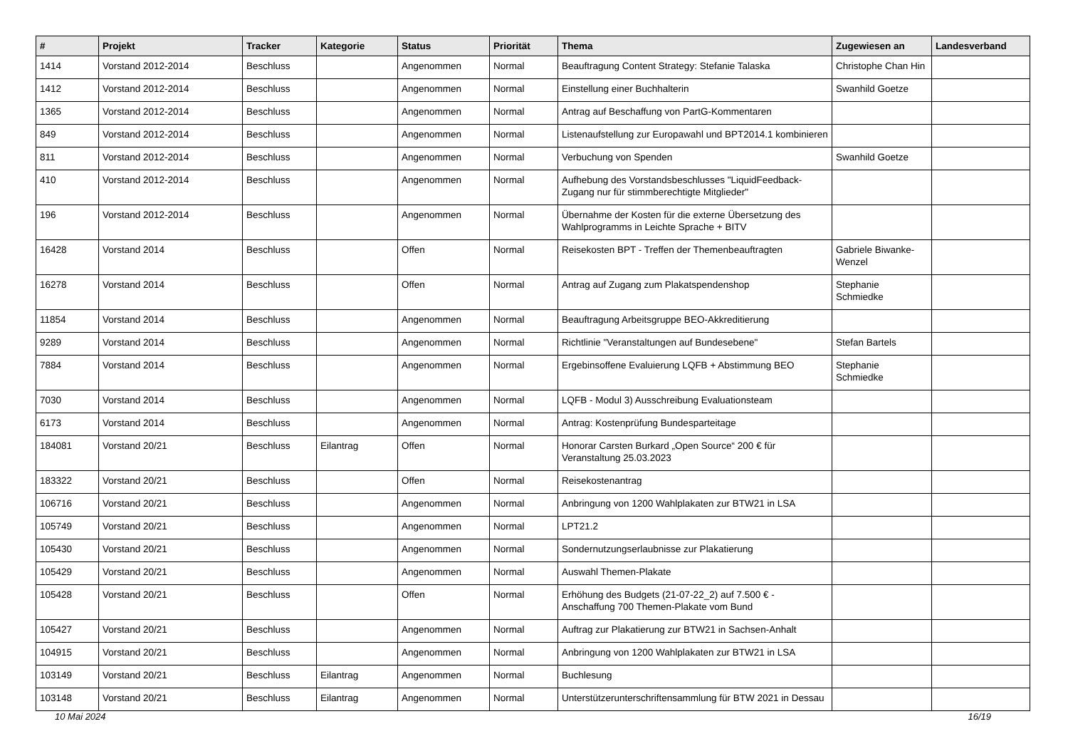| # | Projekt | Tracker | Kategorie | Status | Priorität | Thema | Zugewiesen an | Landesverband |
| --- | --- | --- | --- | --- | --- | --- | --- | --- |
| 1414 | Vorstand 2012-2014 | Beschluss | | Angenommen | Normal | Beauftragung Content Strategy: Stefanie Talaska | Christophe Chan Hin | |
| 1412 | Vorstand 2012-2014 | Beschluss | | Angenommen | Normal | Einstellung einer Buchhalterin | Swanhild Goetze | |
| 1365 | Vorstand 2012-2014 | Beschluss | | Angenommen | Normal | Antrag auf Beschaffung von PartG-Kommentaren | | |
| 849 | Vorstand 2012-2014 | Beschluss | | Angenommen | Normal | Listenaufstellung zur Europawahl und BPT2014.1 kombinieren | | |
| 811 | Vorstand 2012-2014 | Beschluss | | Angenommen | Normal | Verbuchung von Spenden | Swanhild Goetze | |
| 410 | Vorstand 2012-2014 | Beschluss | | Angenommen | Normal | Aufhebung des Vorstandsbeschlusses "LiquidFeedback-Zugang nur für stimmberechtigte Mitglieder" | | |
| 196 | Vorstand 2012-2014 | Beschluss | | Angenommen | Normal | Übernahme der Kosten für die externe Übersetzung des Wahlprogramms in Leichte Sprache + BITV | | |
| 16428 | Vorstand 2014 | Beschluss | | Offen | Normal | Reisekosten BPT - Treffen der Themenbeauftragten | Gabriele Biwanke-Wenzel | |
| 16278 | Vorstand 2014 | Beschluss | | Offen | Normal | Antrag auf Zugang zum Plakatspendenshop | Stephanie Schmiedke | |
| 11854 | Vorstand 2014 | Beschluss | | Angenommen | Normal | Beauftragung Arbeitsgruppe BEO-Akkreditierung | | |
| 9289 | Vorstand 2014 | Beschluss | | Angenommen | Normal | Richtlinie "Veranstaltungen auf Bundesebene" | Stefan Bartels | |
| 7884 | Vorstand 2014 | Beschluss | | Angenommen | Normal | Ergebinsoffene Evaluierung LQFB + Abstimmung BEO | Stephanie Schmiedke | |
| 7030 | Vorstand 2014 | Beschluss | | Angenommen | Normal | LQFB - Modul 3) Ausschreibung Evaluationsteam | | |
| 6173 | Vorstand 2014 | Beschluss | | Angenommen | Normal | Antrag: Kostenprüfung Bundesparteitage | | |
| 184081 | Vorstand 20/21 | Beschluss | Eilantrag | Offen | Normal | Honorar Carsten Burkard „Open Source“ 200 € für Veranstaltung 25.03.2023 | | |
| 183322 | Vorstand 20/21 | Beschluss | | Offen | Normal | Reisekostenantrag | | |
| 106716 | Vorstand 20/21 | Beschluss | | Angenommen | Normal | Anbringung von 1200 Wahlplakaten zur BTW21 in LSA | | |
| 105749 | Vorstand 20/21 | Beschluss | | Angenommen | Normal | LPT21.2 | | |
| 105430 | Vorstand 20/21 | Beschluss | | Angenommen | Normal | Sondernutzungserlaubnisse zur Plakatierung | | |
| 105429 | Vorstand 20/21 | Beschluss | | Angenommen | Normal | Auswahl Themen-Plakate | | |
| 105428 | Vorstand 20/21 | Beschluss | | Offen | Normal | Erhöhung des Budgets (21-07-22_2) auf 7.500 € - Anschaffung 700 Themen-Plakate vom Bund | | |
| 105427 | Vorstand 20/21 | Beschluss | | Angenommen | Normal | Auftrag zur Plakatierung zur BTW21 in Sachsen-Anhalt | | |
| 104915 | Vorstand 20/21 | Beschluss | | Angenommen | Normal | Anbringung von 1200 Wahlplakaten zur BTW21 in LSA | | |
| 103149 | Vorstand 20/21 | Beschluss | Eilantrag | Angenommen | Normal | Buchlesung | | |
| 103148 | Vorstand 20/21 | Beschluss | Eilantrag | Angenommen | Normal | Unterstützerunterschriftensammlung für BTW 2021 in Dessau | | |
10 Mai 2024 16/19